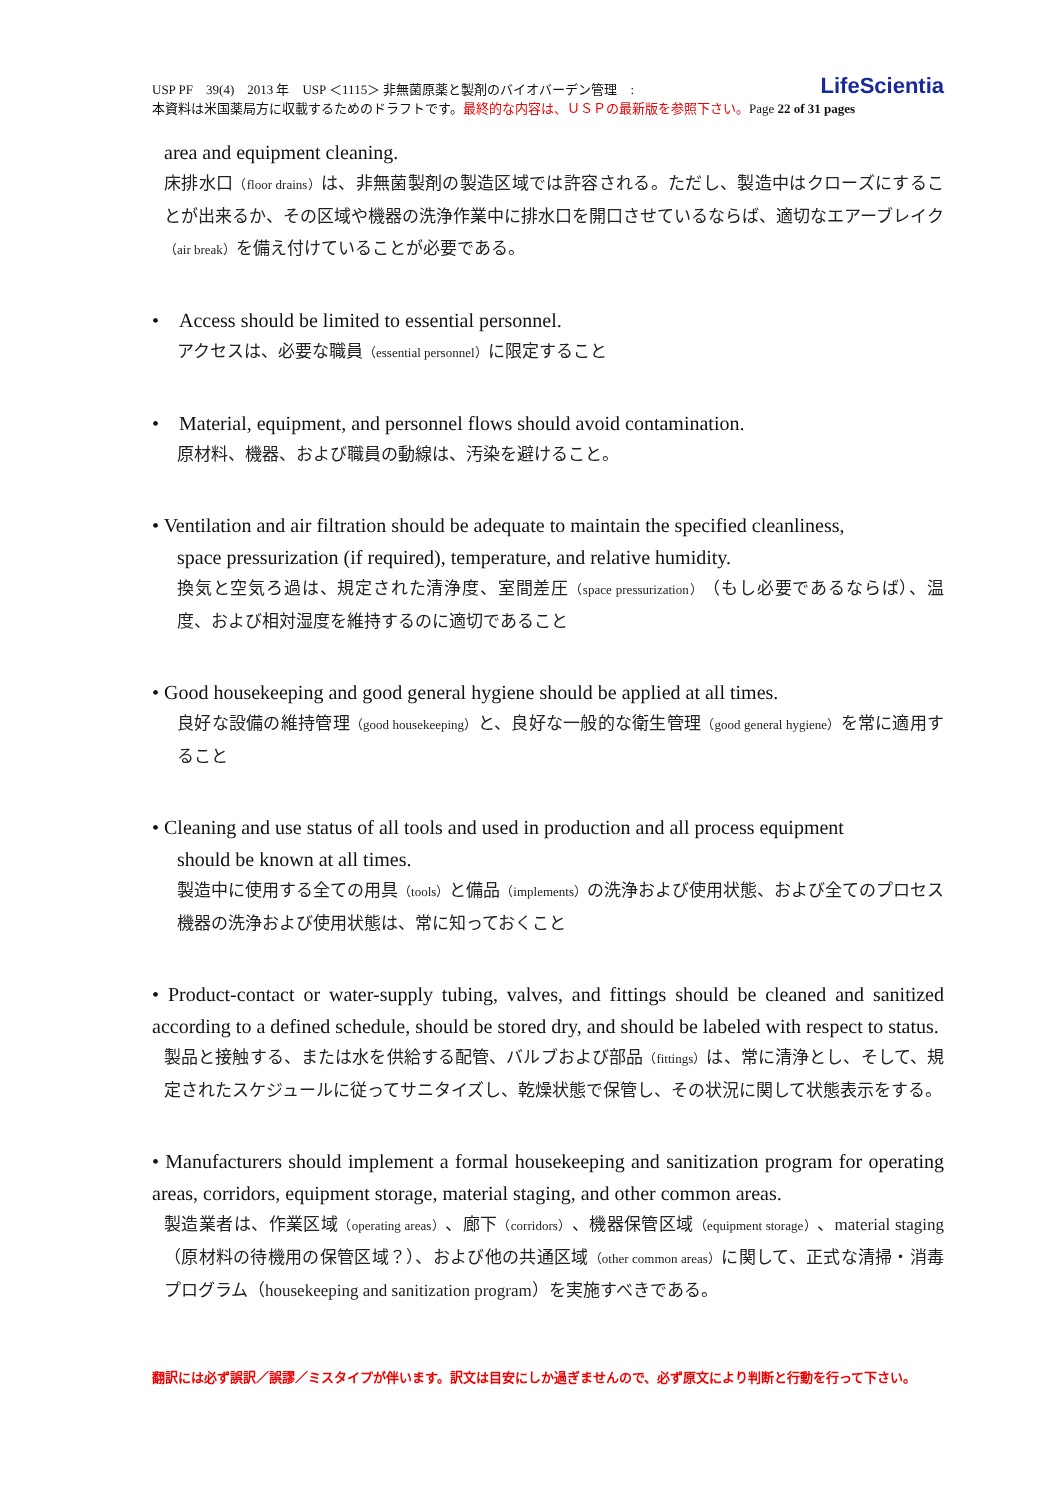LifeScientia USP PF　39(4)　2013 年　USP ＜1115＞ 非無菌原薬と製剤のバイオバーデン管理　:
本資料は米国薬局方に収載するためのドラフトです。最終的な内容は、ＵＳＰの最新版を参照下さい。Page 22 of 31 pages
area and equipment cleaning.
床排水口（floor drains）は、非無菌製剤の製造区域では許容される。ただし、製造中はクローズにすることが出来るか、その区域や機器の洗浄作業中に排水口を開口させているならば、適切なエアーブレイク（air break）を備え付けていることが必要である。
•　Access should be limited to essential personnel.
アクセスは、必要な職員（essential personnel）に限定すること
•　Material, equipment, and personnel flows should avoid contamination.
原材料、機器、および職員の動線は、汚染を避けること。
• Ventilation and air filtration should be adequate to maintain the specified cleanliness,
space pressurization (if required), temperature, and relative humidity.
換気と空気ろ過は、規定された清浄度、室間差圧（space pressurization）（もし必要であるならば）、温度、および相対湿度を維持するのに適切であること
• Good housekeeping and good general hygiene should be applied at all times.
良好な設備の維持管理（good housekeeping）と、良好な一般的な衛生管理（good general hygiene）を常に適用すること
• Cleaning and use status of all tools and used in production and all process equipment
should be known at all times.
製造中に使用する全ての用具（tools）と備品（implements）の洗浄および使用状態、および全てのプロセス機器の洗浄および使用状態は、常に知っておくこと
• Product-contact or water-supply tubing, valves, and fittings should be cleaned and sanitized according to a defined schedule, should be stored dry, and should be labeled with respect to status.
製品と接触する、または水を供給する配管、バルブおよび部品（fittings）は、常に清浄とし、そして、規定されたスケジュールに従ってサニタイズし、乾燥状態で保管し、その状況に関して状態表示をする。
• Manufacturers should implement a formal housekeeping and sanitization program for operating areas, corridors, equipment storage, material staging, and other common areas.
製造業者は、作業区域（operating areas）、廊下（corridors）、機器保管区域（equipment storage）、material staging（原材料の待機用の保管区域？）、および他の共通区域（other common areas）に関して、正式な清掃・消毒プログラム（housekeeping and sanitization program）を実施すべきである。
翻訳には必ず誤訳／誤謬／ミスタイプが伴います。訳文は目安にしか過ぎませんので、必ず原文により判断と行動を行って下さい。